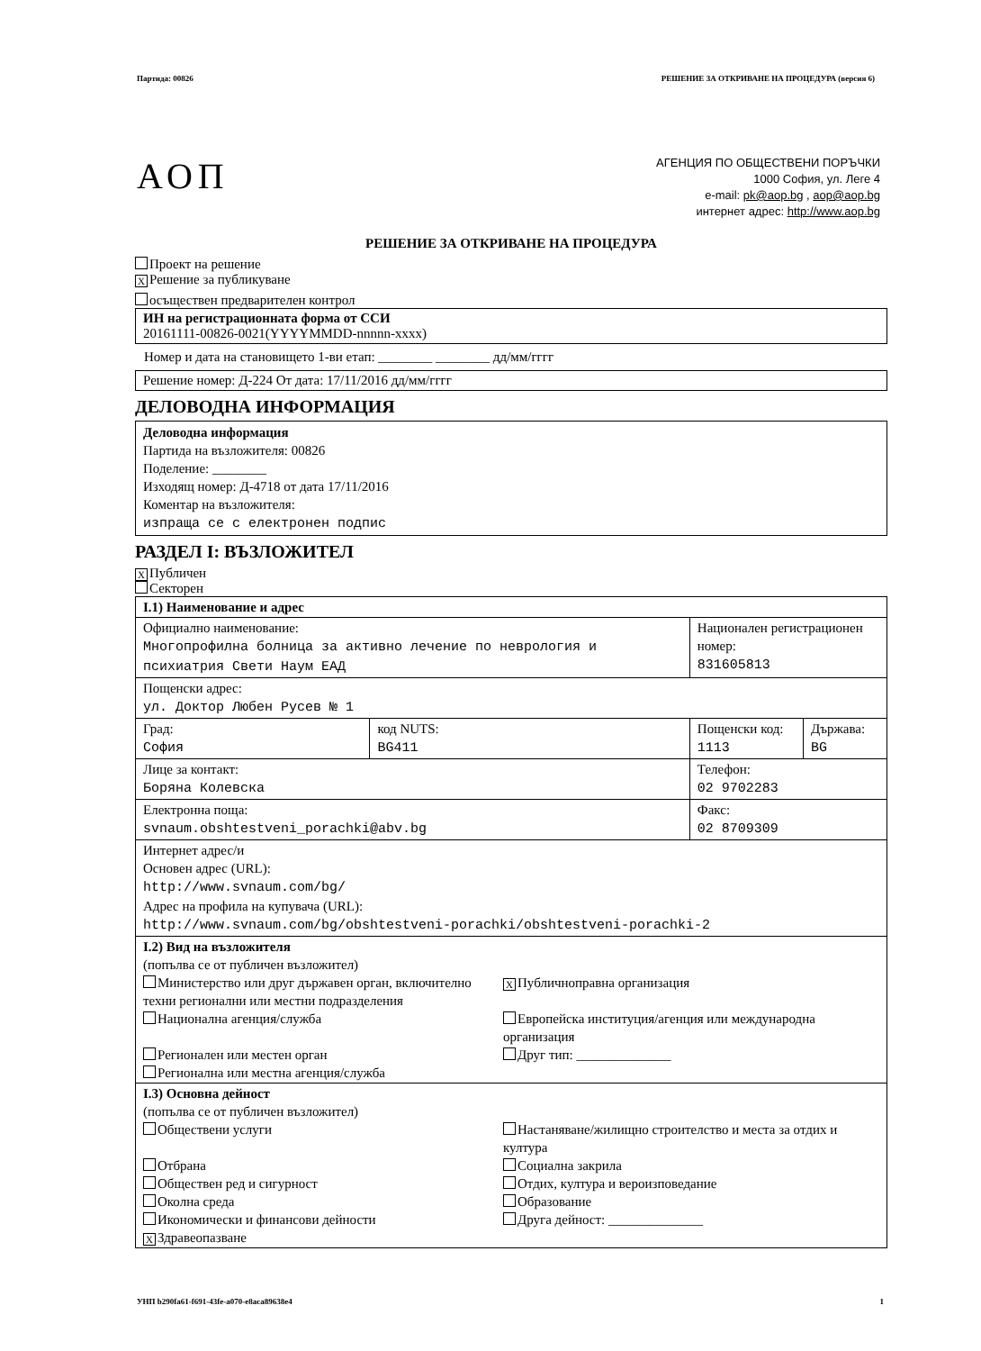Партида: 00826 РЕШЕНИЕ ЗА ОТКРИВАНЕ НА ПРОЦЕДУРА (версия 6)
АОП
АГЕНЦИЯ ПО ОБЩЕСТВЕНИ ПОРЪЧКИ
1000 София, ул. Леге 4
e-mail: pk@aop.bg , aop@aop.bg
интернет адрес: http://www.aop.bg
РЕШЕНИЕ ЗА ОТКРИВАНЕ НА ПРОЦЕДУРА
Проект на решение
X Решение за публикуване
осъществен предварителен контрол
ИН на регистрационната форма от ССИ
20161111-00826-0021(YYYYMMDD-nnnnn-xxxx)
Номер и дата на становището 1-ви етап: ________ ________ дд/мм/гггг
Решение номер: Д-224 От дата: 17/11/2016 дд/мм/гггг
ДЕЛОВОДНА ИНФОРМАЦИЯ
Деловодна информация
Партида на възложителя: 00826
Поделение: ________
Изходящ номер: Д-4718 от дата 17/11/2016
Коментар на възложителя:
изпраща се с електронен подпис
РАЗДЕЛ I: ВЪЗЛОЖИТЕЛ
X Публичен
Секторен
| I.1) Наименование и адрес | | | |
| Официално наименование: Многопрофилна болница за активно лечение по неврология и психиатрия Свети Наум ЕАД | | Национален регистрационен номер: 831605813 | |
| Пощенски адрес: ул. Доктор Любен Русев № 1 | | | |
| Град: София | код NUTS: BG411 | Пощенски код: 1113 | Държава: BG |
| Лице за контакт: Боряна Колевска | | Телефон: 02 9702283 | |
| Електронна поща: svnaum.obshtestveni_porachki@abv.bg | | Факс: 02 8709309 | |
| Интернет адрес/и Основен адрес (URL): http://www.svnaum.com/bg/ Адрес на профила на купувача (URL): http://www.svnaum.com/bg/obshtestveni-porachki/obshtestveni-porachki-2 | | | |
| I.2) Вид на възложителя (попълва се от публичен възложител) Министерство или друг държавен орган, включително техни регионални или местни подразделения X Публичноправна организация Национална агенция/служба Европейска институция/агенция или международна организация Регионален или местен орган Друг тип: ______________ Регионална или местна агенция/служба | | | |
| I.3) Основна дейност (попълва се от публичен възложител) Обществени услуги Настаняване/жилищно строителство и места за отдих и култура Отбрана Социална закрила Обществен ред и сигурност Отдих, култура и вероизповедание Околна среда Образование Икономически и финансови дейности Друга дейност: ______________ X Здравеопазване | | | |
УНП b290fa61-f691-43fe-a070-e8aca89638e4 1